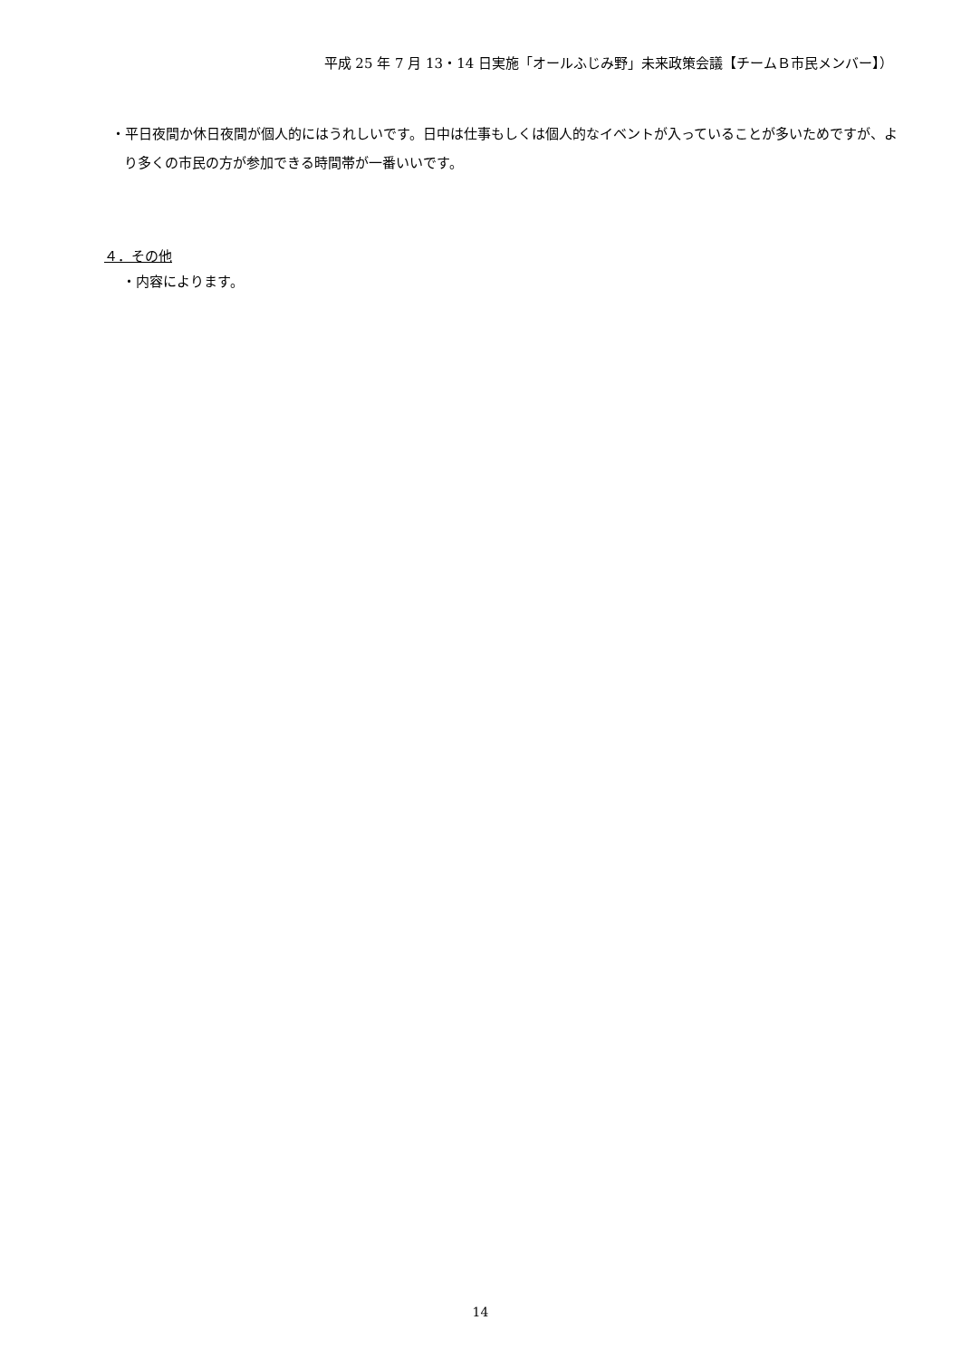平成 25 年 7 月 13・14 日実施「オールふじみ野」未来政策会議【チームＢ市民メンバー】）
・平日夜間か休日夜間が個人的にはうれしいです。日中は仕事もしくは個人的なイベントが入っていることが多いためですが、より多くの市民の方が参加できる時間帯が一番いいです。
４．その他
・内容によります。
14